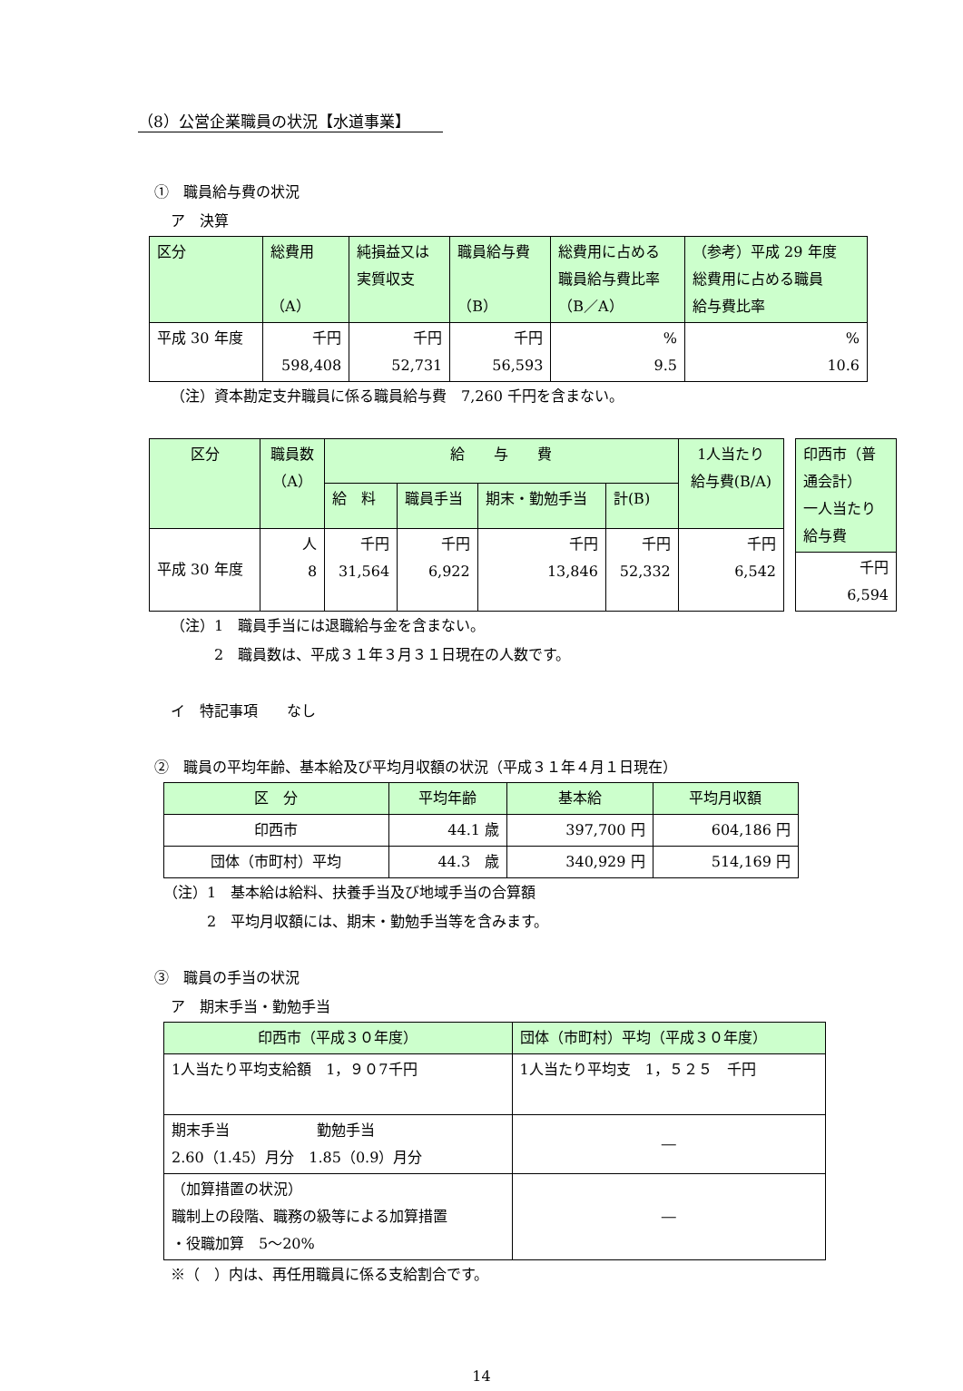（8）公営企業職員の状況【水道事業】
①　職員給与費の状況
ア　決算
| 区分 | 総費用 （A） | 純損益又は 実質収支 | 職員給与費 （B） | 総費用に占める 職員給与費比率 （B／A） | （参考）平成 29 年度 総費用に占める職員 給与費比率 |
| --- | --- | --- | --- | --- | --- |
| 平成 30 年度 | 千円 598,408 | 千円 52,731 | 千円 56,593 | % 9.5 | % 10.6 |
（注）資本勘定支弁職員に係る職員給与費　7,260 千円を含まない。
| 区分 | 職員数 （A） | 給 与 費 | | | | 1人当たり 給与費(B/A) |
| --- | --- | --- | --- | --- | --- | --- |
| | | 給 料 | 職員手当 | 期末・勤勉手当 | 計(B) | |
| 平成 30 年度 | 人 8 | 千円 31,564 | 千円 6,922 | 千円 13,846 | 千円 52,332 | 千円 6,542 |
| 印西市（普通会計） 一人当たり給与費 |
| --- |
| 千円 6,594 |
（注）1　職員手当には退職給与金を含まない。
2　職員数は、平成３１年３月３１日現在の人数です。
イ　特記事項　　なし
②　職員の平均年齢、基本給及び平均月収額の状況（平成３１年４月１日現在）
| 区 分 | 平均年齢 | 基本給 | 平均月収額 |
| --- | --- | --- | --- |
| 印西市 | 44.1 歳 | 397,700 円 | 604,186 円 |
| 団体（市町村）平均 | 44.3 歳 | 340,929 円 | 514,169 円 |
（注）1　基本給は給料、扶養手当及び地域手当の合算額
2　平均月収額には、期末・勤勉手当等を含みます。
③　職員の手当の状況
ア　期末手当・勤勉手当
| 印西市（平成３０年度） | 団体（市町村）平均（平成３０年度） |
| --- | --- |
| 1人当たり平均支給額 1，９０7千円 | 1人当たり平均支 1，５２５ 千円 |
| 期末手当 勤勉手当 2.60（1.45）月分 1.85（0.9）月分 | ― |
| （加算措置の状況） 職制上の段階、職務の級等による加算措置 ・役職加算 5～20% | ― |
※（　）内は、再任用職員に係る支給割合です。
14